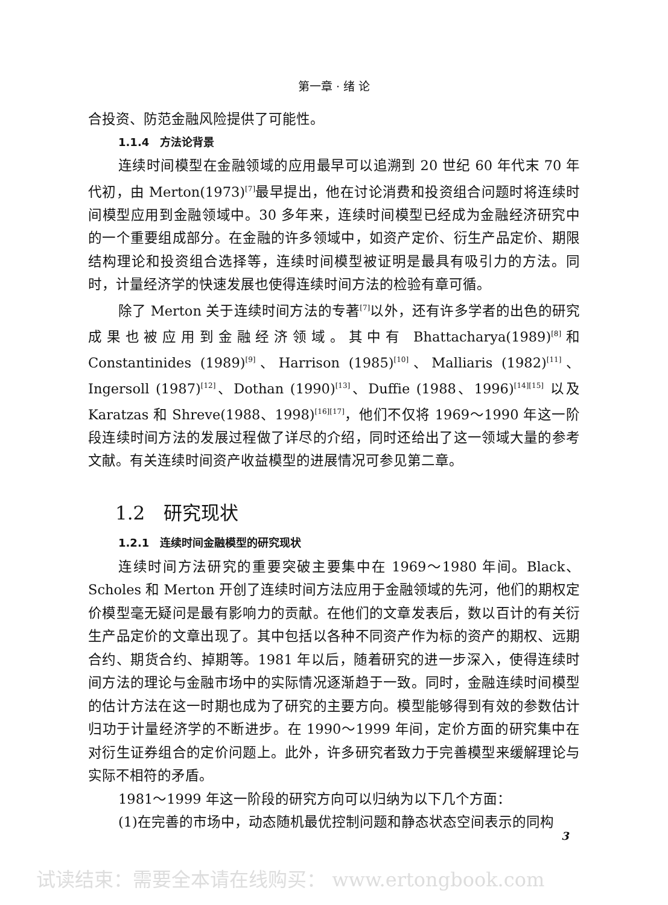第一章 · 绪 论
合投资、防范金融风险提供了可能性。
1.1.4　方法论背景
连续时间模型在金融领域的应用最早可以追溯到 20 世纪 60 年代末 70 年代初，由 Merton(1973)<sup>[7]</sup>最早提出，他在讨论消费和投资组合问题时将连续时间模型应用到金融领域中。30 多年来，连续时间模型已经成为金融经济研究中的一个重要组成部分。在金融的许多领域中，如资产定价、衍生产品定价、期限结构理论和投资组合选择等，连续时间模型被证明是最具有吸引力的方法。同时，计量经济学的快速发展也使得连续时间方法的检验有章可循。
除了 Merton 关于连续时间方法的专著<sup>[7]</sup>以外，还有许多学者的出色的研究成果也被应用到金融经济领域。其中有 Bhattacharya(1989)<sup>[8]</sup>和 Constantinides (1989)<sup>[9]</sup>、Harrison (1985)<sup>[10]</sup>、Malliaris (1982)<sup>[11]</sup>、Ingersoll (1987)<sup>[12]</sup>、Dothan (1990)<sup>[13]</sup>、Duffie (1988、1996)<sup>[14][15]</sup> 以及 Karatzas 和 Shreve(1988、1998)<sup>[16][17]</sup>，他们不仅将 1969～1990 年这一阶段连续时间方法的发展过程做了详尽的介绍，同时还给出了这一领域大量的参考文献。有关连续时间资产收益模型的进展情况可参见第二章。
1.2　研究现状
1.2.1　连续时间金融模型的研究现状
连续时间方法研究的重要突破主要集中在 1969～1980 年间。Black、Scholes 和 Merton 开创了连续时间方法应用于金融领域的先河，他们的期权定价模型毫无疑问是最有影响力的贡献。在他们的文章发表后，数以百计的有关衍生产品定价的文章出现了。其中包括以各种不同资产作为标的资产的期权、远期合约、期货合约、掉期等。1981 年以后，随着研究的进一步深入，使得连续时间方法的理论与金融市场中的实际情况逐渐趋于一致。同时，金融连续时间模型的估计方法在这一时期也成为了研究的主要方向。模型能够得到有效的参数估计归功于计量经济学的不断进步。在 1990～1999 年间，定价方面的研究集中在对衍生证券组合的定价问题上。此外，许多研究者致力于完善模型来缓解理论与实际不相符的矛盾。
1981～1999 年这一阶段的研究方向可以归纳为以下几个方面：
(1)在完善的市场中，动态随机最优控制问题和静态状态空间表示的同构
3
试读结束：需要全本请在线购买： www.ertongbook.com